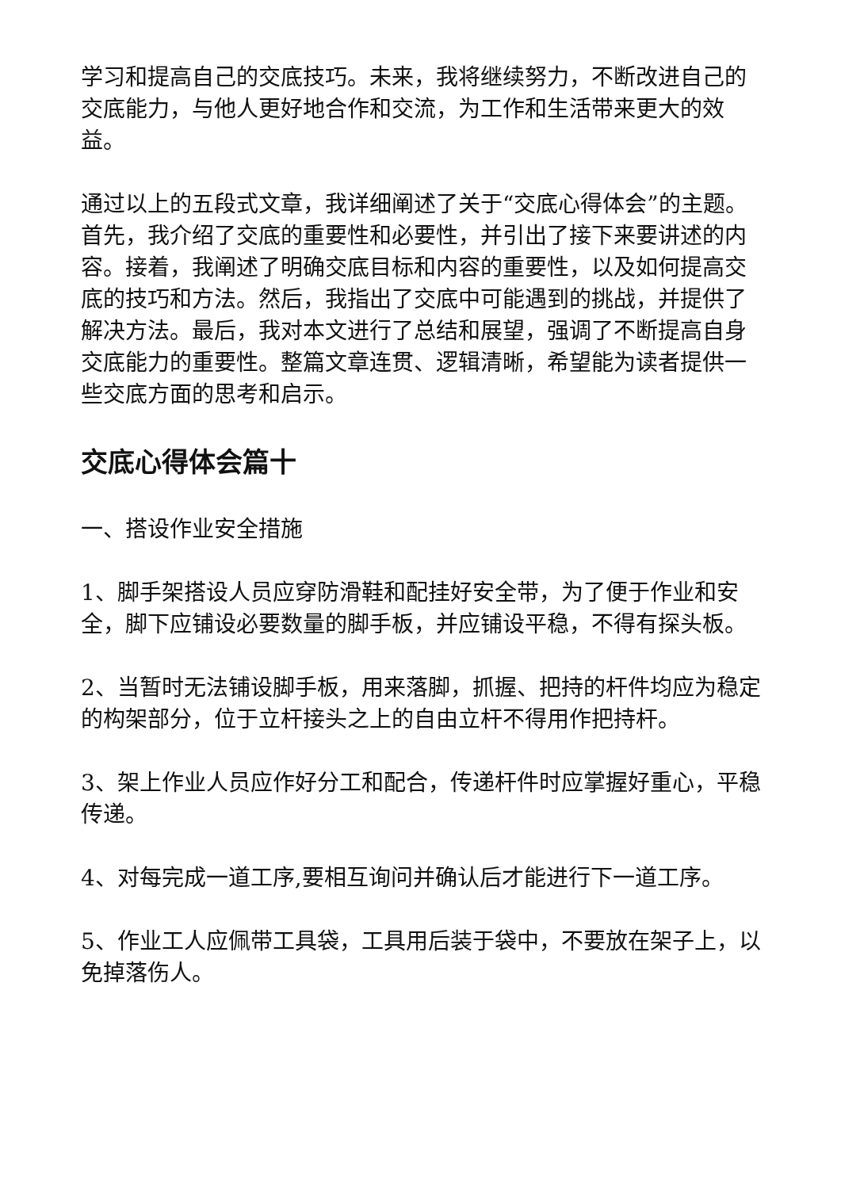学习和提高自己的交底技巧。未来，我将继续努力，不断改进自己的交底能力，与他人更好地合作和交流，为工作和生活带来更大的效益。
通过以上的五段式文章，我详细阐述了关于“交底心得体会”的主题。首先，我介绍了交底的重要性和必要性，并引出了接下来要讲述的内容。接着，我阐述了明确交底目标和内容的重要性，以及如何提高交底的技巧和方法。然后，我指出了交底中可能遇到的挑战，并提供了解决方法。最后，我对本文进行了总结和展望，强调了不断提高自身交底能力的重要性。整篇文章连贯、逻辑清晰，希望能为读者提供一些交底方面的思考和启示。
交底心得体会篇十
一、搭设作业安全措施
1、脚手架搭设人员应穿防滑鞋和配挂好安全带，为了便于作业和安全，脚下应铺设必要数量的脚手板，并应铺设平稳，不得有探头板。
2、当暂时无法铺设脚手板，用来落脚，抓握、把持的杆件均应为稳定的构架部分，位于立杆接头之上的自由立杆不得用作把持杆。
3、架上作业人员应作好分工和配合，传递杆件时应掌握好重心，平稳传递。
4、对每完成一道工序,要相互询问并确认后才能进行下一道工序。
5、作业工人应佩带工具袋，工具用后装于袋中，不要放在架子上，以免掉落伤人。